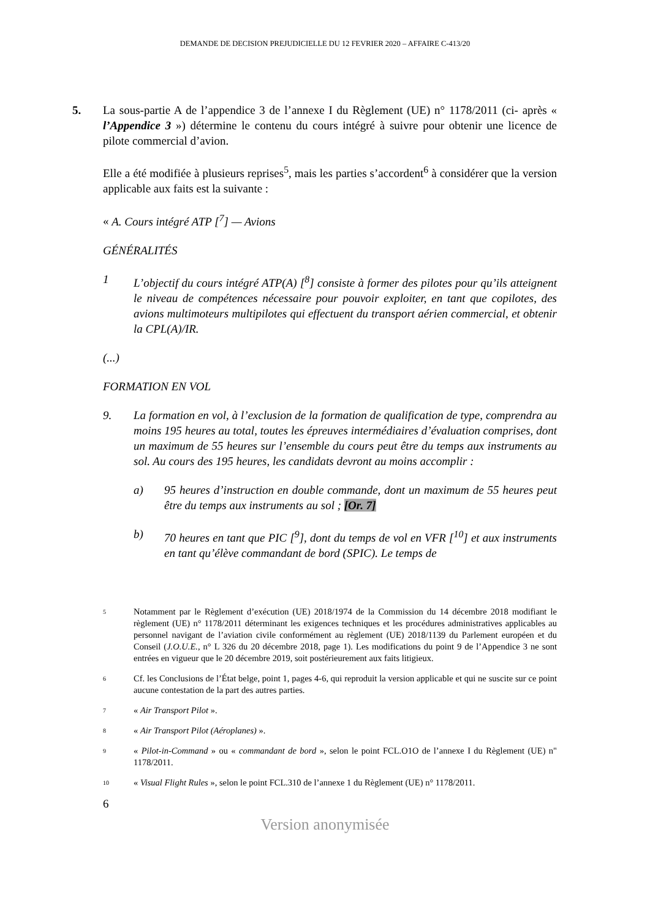DEMANDE DE DECISION PREJUDICIELLE DU 12 FEVRIER 2020 – AFFAIRE C-413/20
5. La sous-partie A de l’appendice 3 de l’annexe I du Règlement (UE) n° 1178/2011 (ci- après « l’Appendice 3 ») détermine le contenu du cours intégré à suivre pour obtenir une licence de pilote commercial d’avion.
Elle a été modifiée à plusieurs reprises<sup>5</sup>, mais les parties s’accordent<sup>6</sup> à considérer que la version applicable aux faits est la suivante :
« A. Cours intégré ATP [<sup>7</sup>] — Avions
GÉNÉRALITÉS
1 L’objectif du cours intégré ATP(A) [<sup>8</sup>] consiste à former des pilotes pour qu’ils atteignent le niveau de compétences nécessaire pour pouvoir exploiter, en tant que copilotes, des avions multimoteurs multipilotes qui effectuent du transport aérien commercial, et obtenir la CPL(A)/IR.
(...)
FORMATION EN VOL
9. La formation en vol, à l’exclusion de la formation de qualification de type, comprendra au moins 195 heures au total, toutes les épreuves intermédiaires d’évaluation comprises, dont un maximum de 55 heures sur l’ensemble du cours peut être du temps aux instruments au sol. Au cours des 195 heures, les candidats devront au moins accomplir :
a) 95 heures d’instruction en double commande, dont un maximum de 55 heures peut être du temps aux instruments au sol ; [Or. 7]
b) 70 heures en tant que PIC [<sup>9</sup>], dont du temps de vol en VFR [<sup>10</sup>] et aux instruments en tant qu’élève commandant de bord (SPIC). Le temps de
<sup>5</sup> Notamment par le Règlement d’exécution (UE) 2018/1974 de la Commission du 14 décembre 2018 modifiant le règlement (UE) n° 1178/2011 déterminant les exigences techniques et les procédures administratives applicables au personnel navigant de l’aviation civile conformément au règlement (UE) 2018/1139 du Parlement européen et du Conseil (J.O.U.E., n° L 326 du 20 décembre 2018, page 1). Les modifications du point 9 de l’Appendice 3 ne sont entrées en vigueur que le 20 décembre 2019, soit postérieurement aux faits litigieux.
<sup>6</sup> Cf. les Conclusions de l’État belge, point 1, pages 4-6, qui reproduit la version applicable et qui ne suscite sur ce point aucune contestation de la part des autres parties.
<sup>7</sup> « Air Transport Pilot ».
<sup>8</sup> « Air Transport Pilot (Aéroplanes) ».
<sup>9</sup> « Pilot-in-Command » ou « commandant de bord », selon le point FCL.O1O de l’annexe I du Règlement (UE) n" 1178/2011.
<sup>10</sup> « Visual Flight Rules », selon le point FCL.310 de l’annexe 1 du Règlement (UE) n° 1178/2011.
6
Version anonymisée